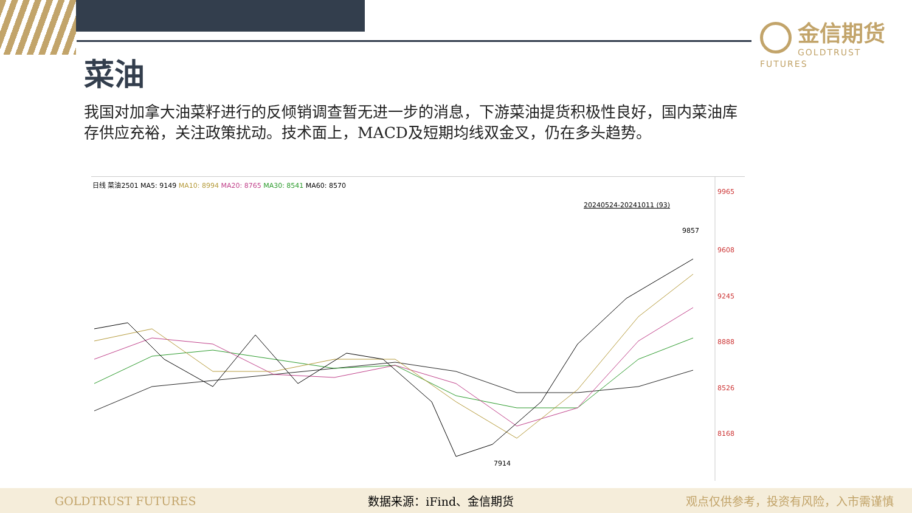金信期货
GOLDTRUST FUTURES
菜油
我国对加拿大油菜籽进行的反倾销调查暂无进一步的消息，下游菜油提货积极性良好，国内菜油库存供应充裕，关注政策扰动。技术面上，MACD及短期均线双金叉，仍在多头趋势。
日线 菜油2501 MA5: 9149 MA10: 8994 MA20: 8765 MA30: 8541 MA60: 8570
20240524-20241011 (93)
9965
9608
9245
8888
8526
8168
9857
7914
GOLDTRUST FUTURES 数据来源：iFind、金信期货 观点仅供参考，投资有风险，入市需谨慎